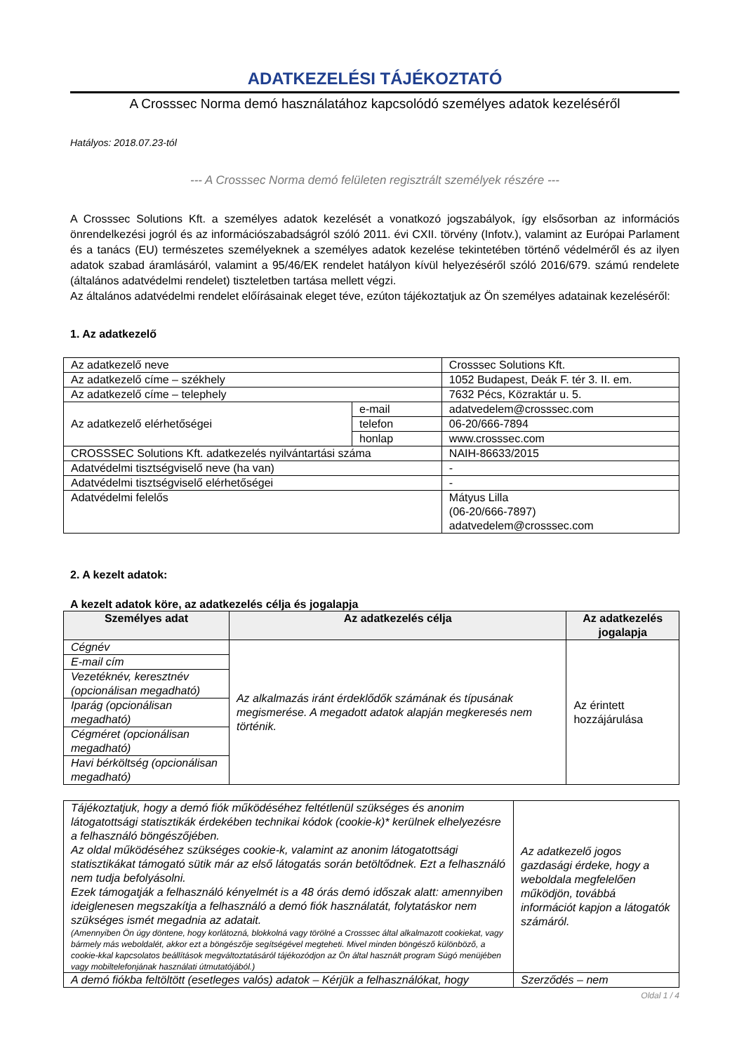ADATKEZELÉSI TÁJÉKOZTATÓ
A Crosssec Norma demó használatához kapcsolódó személyes adatok kezeléséről
Hatályos: 2018.07.23-tól
--- A Crosssec Norma demó felületen regisztrált személyek részére ---
A Crosssec Solutions Kft. a személyes adatok kezelését a vonatkozó jogszabályok, így elsősorban az információs önrendelkezési jogról és az információszabadságról szóló 2011. évi CXII. törvény (Infotv.), valamint az Európai Parlament és a tanács (EU) természetes személyeknek a személyes adatok kezelése tekintetében történő védelméről és az ilyen adatok szabad áramlásáról, valamint a 95/46/EK rendelet hatályon kívül helyezéséről szóló 2016/679. számú rendelete (általános adatvédelmi rendelet) tiszteletben tartása mellett végzi.
Az általános adatvédelmi rendelet előírásainak eleget téve, ezúton tájékoztatjuk az Ön személyes adatainak kezeléséről:
1. Az adatkezelő
| Az adatkezelő neve | | Crosssec Solutions Kft. |
| Az adatkezelő címe – székhely | | 1052 Budapest, Deák F. tér 3. II. em. |
| Az adatkezelő címe – telephely | | 7632 Pécs, Közraktár u. 5. |
| Az adatkezelő elérhetőségei | e-mail | adatvedelem@crosssec.com |
| | telefon | 06-20/666-7894 |
| | honlap | www.crosssec.com |
| CROSSSEC Solutions Kft. adatkezelés nyilvántartási száma | | NAIH-86633/2015 |
| Adatvédelmi tisztségviselő neve (ha van) | | - |
| Adatvédelmi tisztségviselő elérhetőségei | | - |
| Adatvédelmi felelős | | Mátyus Lilla (06-20/666-7897) adatvedelem@crosssec.com |
2. A kezelt adatok:
A kezelt adatok köre, az adatkezelés célja és jogalapja
| Személyes adat | Az adatkezelés célja | Az adatkezelés jogalapja |
| --- | --- | --- |
| Cégnév | Az alkalmazás iránt érdeklődők számának és típusának megismerése. A megadott adatok alapján megkeresés nem történik. | Az érintett hozzájárulása |
| E-mail cím | | |
| Vezetéknév, keresztnév (opcionálisan megadható) | | |
| Iparág (opcionálisan megadható) | | |
| Cégméret (opcionálisan megadható) | | |
| Havi bérköltség (opcionálisan megadható) | | |
| Tájékoztatjuk, hogy a demó fiók működéséhez feltétlenül szükséges és anonim látogatottsági statisztikák érdekében technikai kódok (cookie-k)* kerülnek elhelyezésre a felhasználó böngészőjében. Az oldal működéséhez szükséges cookie-k, valamint az anonim látogatottsági statisztikákat támogató sütik már az első látogatás során betöltődnek. Ezt a felhasználó nem tudja befolyásolni. Ezek támogatják a felhasználó kényelmét is a 48 órás demó időszak alatt: amennyiben ideiglenesen megszakítja a felhasználó a demó fiók használatát, folytatáskor nem szükséges ismét megadnia az adatait. (Amennyiben Ön úgy döntene, hogy korlátozná, blokkolná vagy törölné a Crosssec által alkalmazott cookiekat, vagy bármely más weboldalét, akkor ezt a böngészője segítségével megteheti. Mivel minden böngésző különböző, a cookie-kkal kapcsolatos beállítások megváltoztatásáról tájékozódjon az Ön által használt program Súgó menüjében vagy mobiltelefonjának használati útmutatójából.) | Az adatkezelő jogos gazdasági érdeke, hogy a weboldala megfelelően működjön, továbbá információt kapjon a látogatók számáról. |
| A demó fiókba feltöltött (esetleges valós) adatok – Kérjük a felhasználókat, hogy | Szerződés – nem |
Oldal 1 / 4